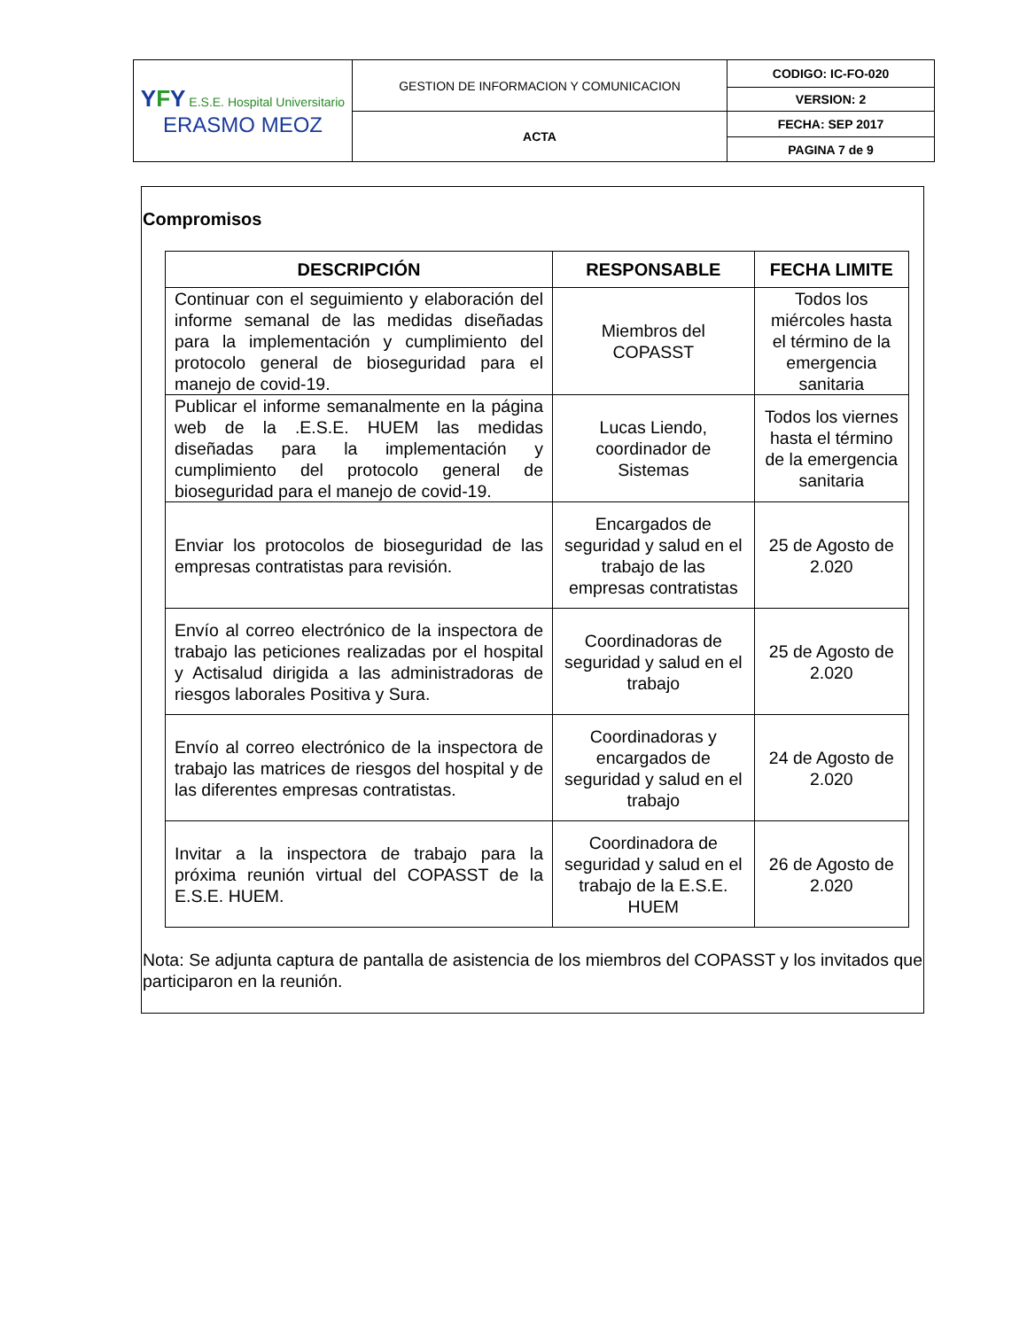| Y F Y E.S.E. Hospital Universitario ERASMO MEOZ | GESTION DE INFORMACION Y COMUNICACION | CODIGO: IC-FO-020 |
| | | VERSION: 2 |
| | ACTA | FECHA: SEP 2017 |
| | | PAGINA 7 de 9 |
Compromisos
| DESCRIPCIÓN | RESPONSABLE | FECHA LIMITE |
| --- | --- | --- |
| Continuar con el seguimiento y elaboración del informe semanal de las medidas diseñadas para la implementación y cumplimiento del protocolo general de bioseguridad para el manejo de covid-19. | Miembros del COPASST | Todos los miércoles hasta el término de la emergencia sanitaria |
| Publicar el informe semanalmente en la página web de la .E.S.E. HUEM las medidas diseñadas para la implementación y cumplimiento del protocolo general de bioseguridad para el manejo de covid-19. | Lucas Liendo, coordinador de Sistemas | Todos los viernes hasta el término de la emergencia sanitaria |
| Enviar los protocolos de bioseguridad de las empresas contratistas para revisión. | Encargados de seguridad y salud en el trabajo de las empresas contratistas | 25 de Agosto de 2.020 |
| Envío al correo electrónico de la inspectora de trabajo las peticiones realizadas por el hospital y Actisalud dirigida a las administradoras de riesgos laborales Positiva y Sura. | Coordinadoras de seguridad y salud en el trabajo | 25 de Agosto de 2.020 |
| Envío al correo electrónico de la inspectora de trabajo las matrices de riesgos del hospital y de las diferentes empresas contratistas. | Coordinadoras y encargados de seguridad y salud en el trabajo | 24 de Agosto de 2.020 |
| Invitar a la inspectora de trabajo para la próxima reunión virtual del COPASST de la E.S.E. HUEM. | Coordinadora de seguridad y salud en el trabajo de la E.S.E. HUEM | 26 de Agosto de 2.020 |
Nota: Se adjunta captura de pantalla de asistencia de los miembros del COPASST y los invitados que participaron en la reunión.